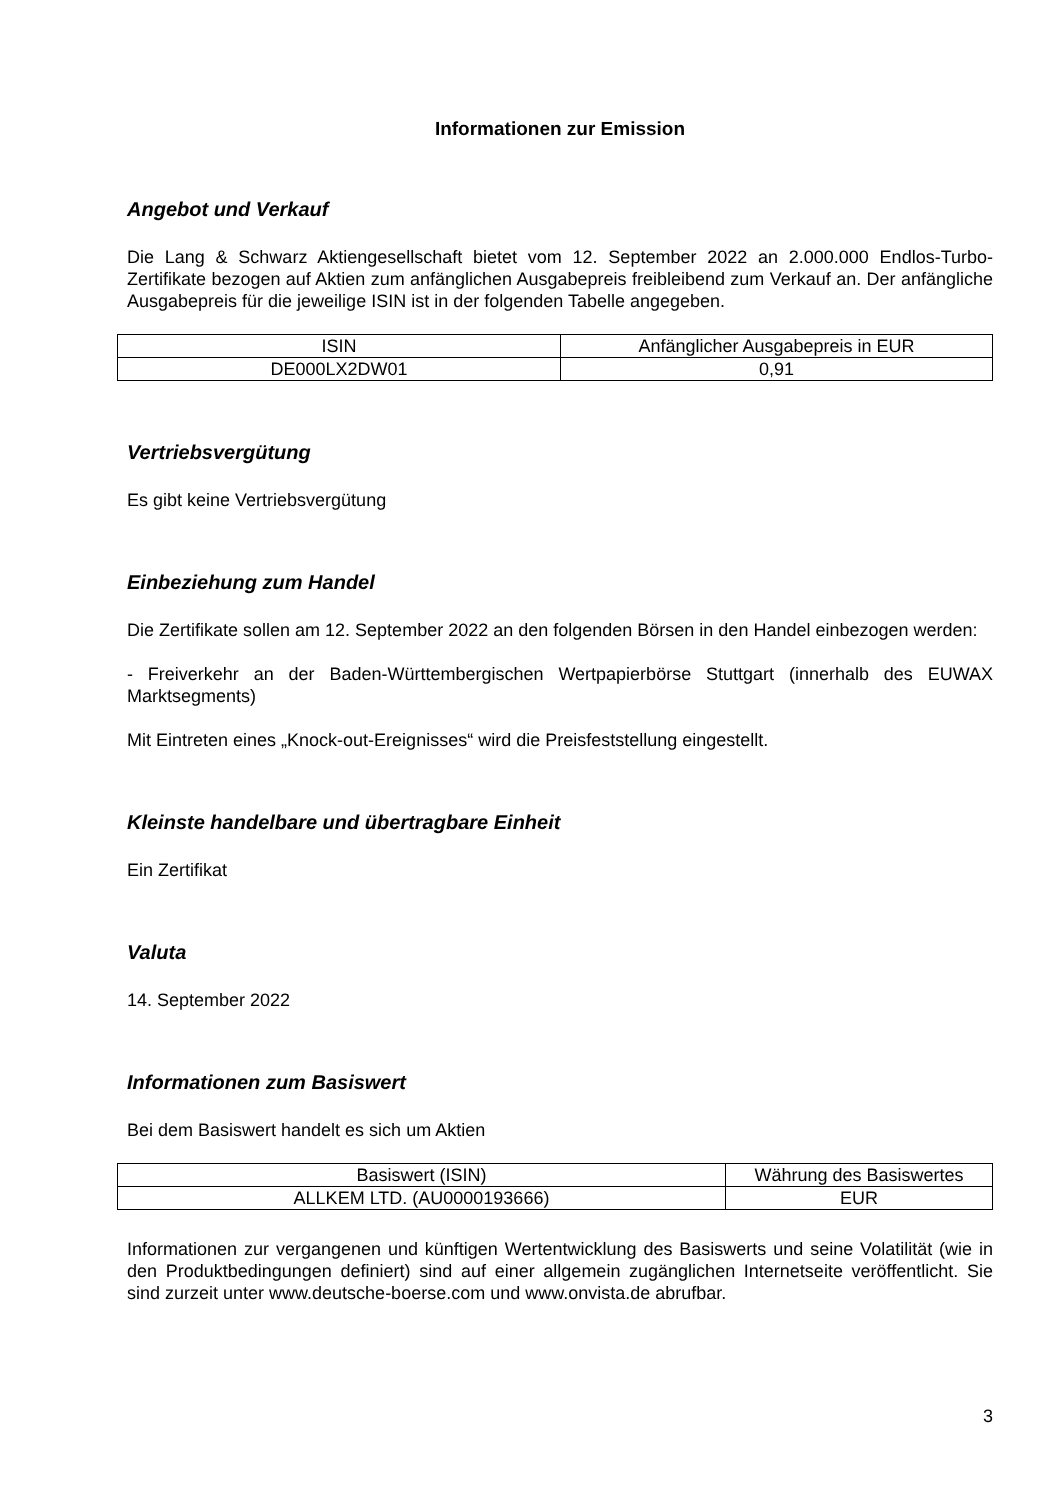Informationen zur Emission
Angebot und Verkauf
Die Lang & Schwarz Aktiengesellschaft bietet vom 12. September 2022 an 2.000.000 Endlos-Turbo-Zertifikate bezogen auf Aktien zum anfänglichen Ausgabepreis freibleibend zum Verkauf an. Der anfängliche Ausgabepreis für die jeweilige ISIN ist in der folgenden Tabelle angegeben.
| ISIN | Anfänglicher Ausgabepreis in EUR |
| DE000LX2DW01 | 0,91 |
Vertriebsvergütung
Es gibt keine Vertriebsvergütung
Einbeziehung zum Handel
Die Zertifikate sollen am 12. September 2022 an den folgenden Börsen in den Handel einbezogen werden:
- Freiverkehr an der Baden-Württembergischen Wertpapierbörse Stuttgart (innerhalb des EUWAX Marktsegments)
Mit Eintreten eines „Knock-out-Ereignisses“ wird die Preisfeststellung eingestellt.
Kleinste handelbare und übertragbare Einheit
Ein Zertifikat
Valuta
14. September 2022
Informationen zum Basiswert
Bei dem Basiswert handelt es sich um Aktien
| Basiswert (ISIN) | Währung des Basiswertes |
| ALLKEM LTD. (AU0000193666) | EUR |
Informationen zur vergangenen und künftigen Wertentwicklung des Basiswerts und seine Volatilität (wie in den Produktbedingungen definiert) sind auf einer allgemein zugänglichen Internetseite veröffentlicht. Sie sind zurzeit unter www.deutsche-boerse.com und www.onvista.de abrufbar.
3